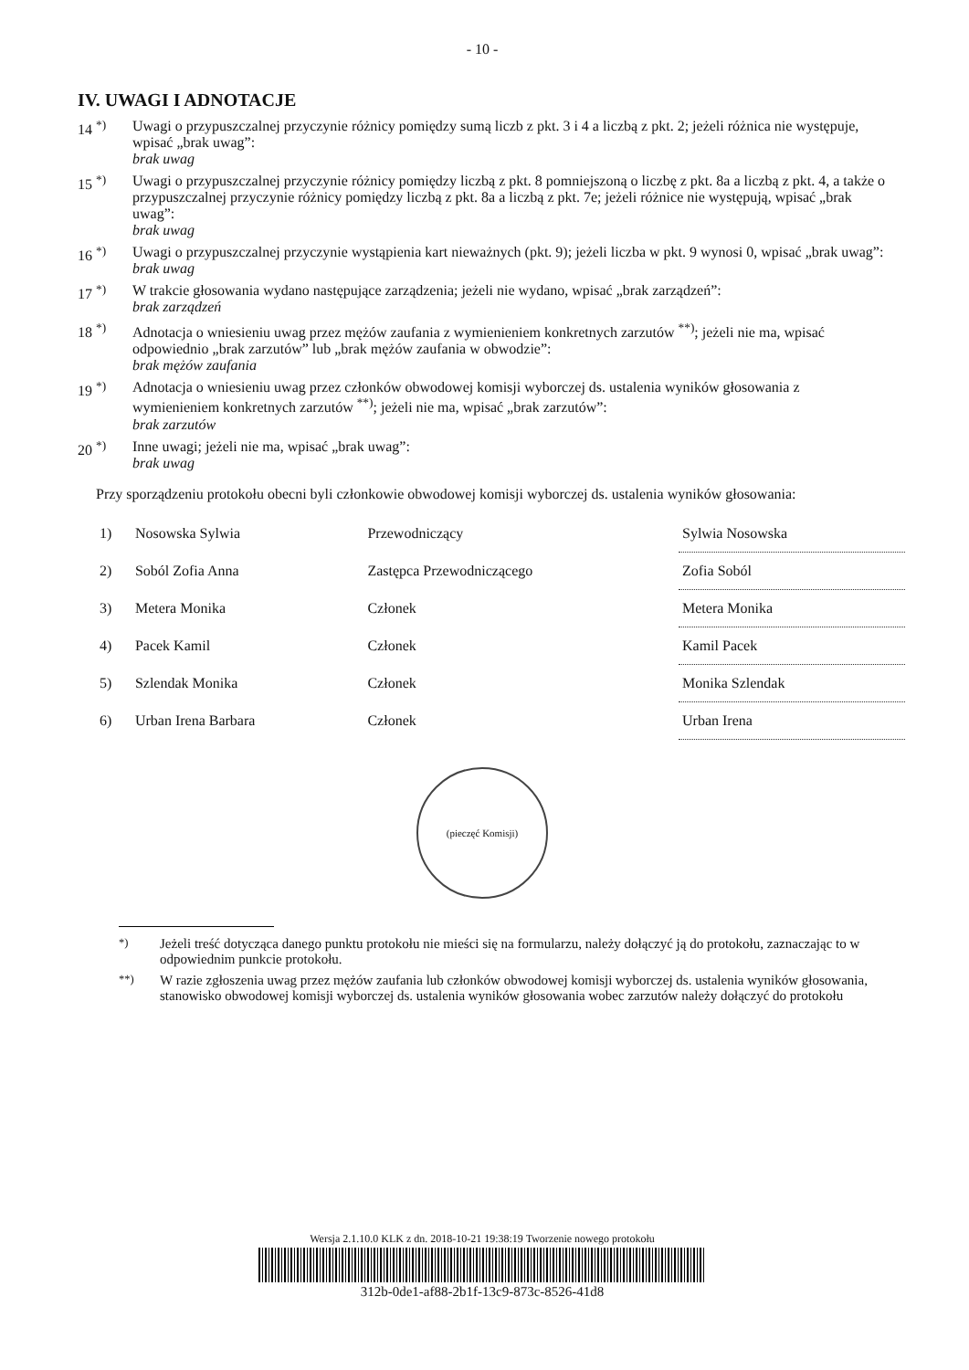- 10 -
IV. UWAGI I ADNOTACJE
14 <sup>*)</sup> Uwagi o przypuszczalnej przyczynie różnicy pomiędzy sumą liczb z pkt. 3 i 4 a liczbą z pkt. 2; jeżeli różnica nie występuje, wpisać „brak uwag”:
brak uwag
15 <sup>*)</sup> Uwagi o przypuszczalnej przyczynie różnicy pomiędzy liczbą z pkt. 8 pomniejszoną o liczbę z pkt. 8a a liczbą z pkt. 4, a także o przypuszczalnej przyczynie różnicy pomiędzy liczbą z pkt. 8a a liczbą z pkt. 7e; jeżeli różnice nie występują, wpisać „brak uwag”:
brak uwag
16 <sup>*)</sup> Uwagi o przypuszczalnej przyczynie wystąpienia kart nieważnych (pkt. 9); jeżeli liczba w pkt. 9 wynosi 0, wpisać „brak uwag”:
brak uwag
17 <sup>*)</sup> W trakcie głosowania wydano następujące zarządzenia; jeżeli nie wydano, wpisać „brak zarządzeń”:
brak zarządzeń
18 <sup>*)</sup> Adnotacja o wniesieniu uwag przez mężów zaufania z wymienieniem konkretnych zarzutów <sup>**)</sup>; jeżeli nie ma, wpisać odpowiednio „brak zarzutów” lub „brak mężów zaufania w obwodzie”:
brak mężów zaufania
19 <sup>*)</sup> Adnotacja o wniesieniu uwag przez członków obwodowej komisji wyborczej ds. ustalenia wyników głosowania z wymienieniem konkretnych zarzutów <sup>**)</sup>; jeżeli nie ma, wpisać „brak zarzutów”:
brak zarzutów
20 <sup>*)</sup> Inne uwagi; jeżeli nie ma, wpisać „brak uwag”:
brak uwag
Przy sporządzeniu protokołu obecni byli członkowie obwodowej komisji wyborczej ds. ustalenia wyników głosowania:
| 1) | Nosowska Sylwia | Przewodniczący | Sylwia Nosowska |
| 2) | Soból Zofia Anna | Zastępca Przewodniczącego | Zofia Soból |
| 3) | Metera Monika | Członek | Metera Monika |
| 4) | Pacek Kamil | Członek | Kamil Pacek |
| 5) | Szlendak Monika | Członek | Monika Szlendak |
| 6) | Urban Irena Barbara | Członek | Urban Irena |
(pieczęć Komisji)
<sup>*)</sup> Jeżeli treść dotycząca danego punktu protokołu nie mieści się na formularzu, należy dołączyć ją do protokołu, zaznaczając to w odpowiednim punkcie protokołu.
<sup>**)</sup> W razie zgłoszenia uwag przez mężów zaufania lub członków obwodowej komisji wyborczej ds. ustalenia wyników głosowania, stanowisko obwodowej komisji wyborczej ds. ustalenia wyników głosowania wobec zarzutów należy dołączyć do protokołu
Wersja 2.1.10.0 KLK z dn. 2018-10-21 19:38:19 Tworzenie nowego protokołu
312b-0de1-af88-2b1f-13c9-873c-8526-41d8